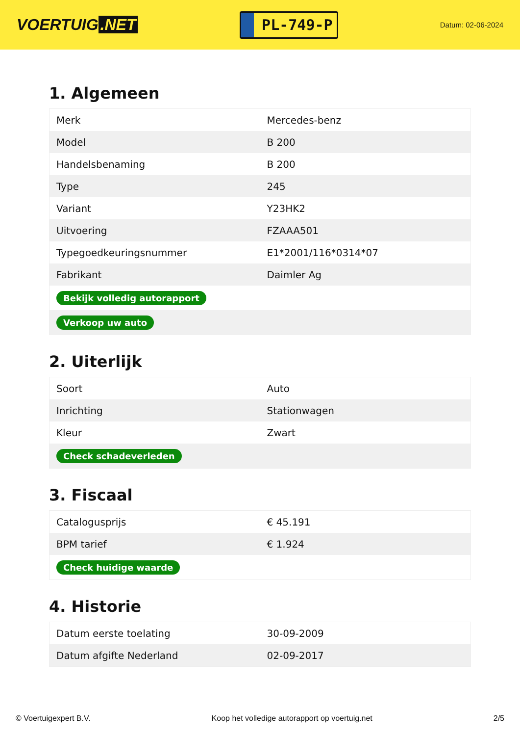VOERTUIG.NET
PL-749-P
Datum: 02-06-2024
1. Algemeen
| Merk | Mercedes-benz |
| Model | B 200 |
| Handelsbenaming | B 200 |
| Type | 245 |
| Variant | Y23HK2 |
| Uitvoering | FZAAA501 |
| Typegoedkeuringsnummer | E1*2001/116*0314*07 |
| Fabrikant | Daimler Ag |
| Bekijk volledig autorapport | |
| Verkoop uw auto | |
2. Uiterlijk
| Soort | Auto |
| Inrichting | Stationwagen |
| Kleur | Zwart |
| Check schadeverleden | |
3. Fiscaal
| Catalogusprijs | € 45.191 |
| BPM tarief | € 1.924 |
| Check huidige waarde | |
4. Historie
| Datum eerste toelating | 30-09-2009 |
| Datum afgifte Nederland | 02-09-2017 |
© Voertuigexpert B.V. Koop het volledige autorapport op voertuig.net 2/5